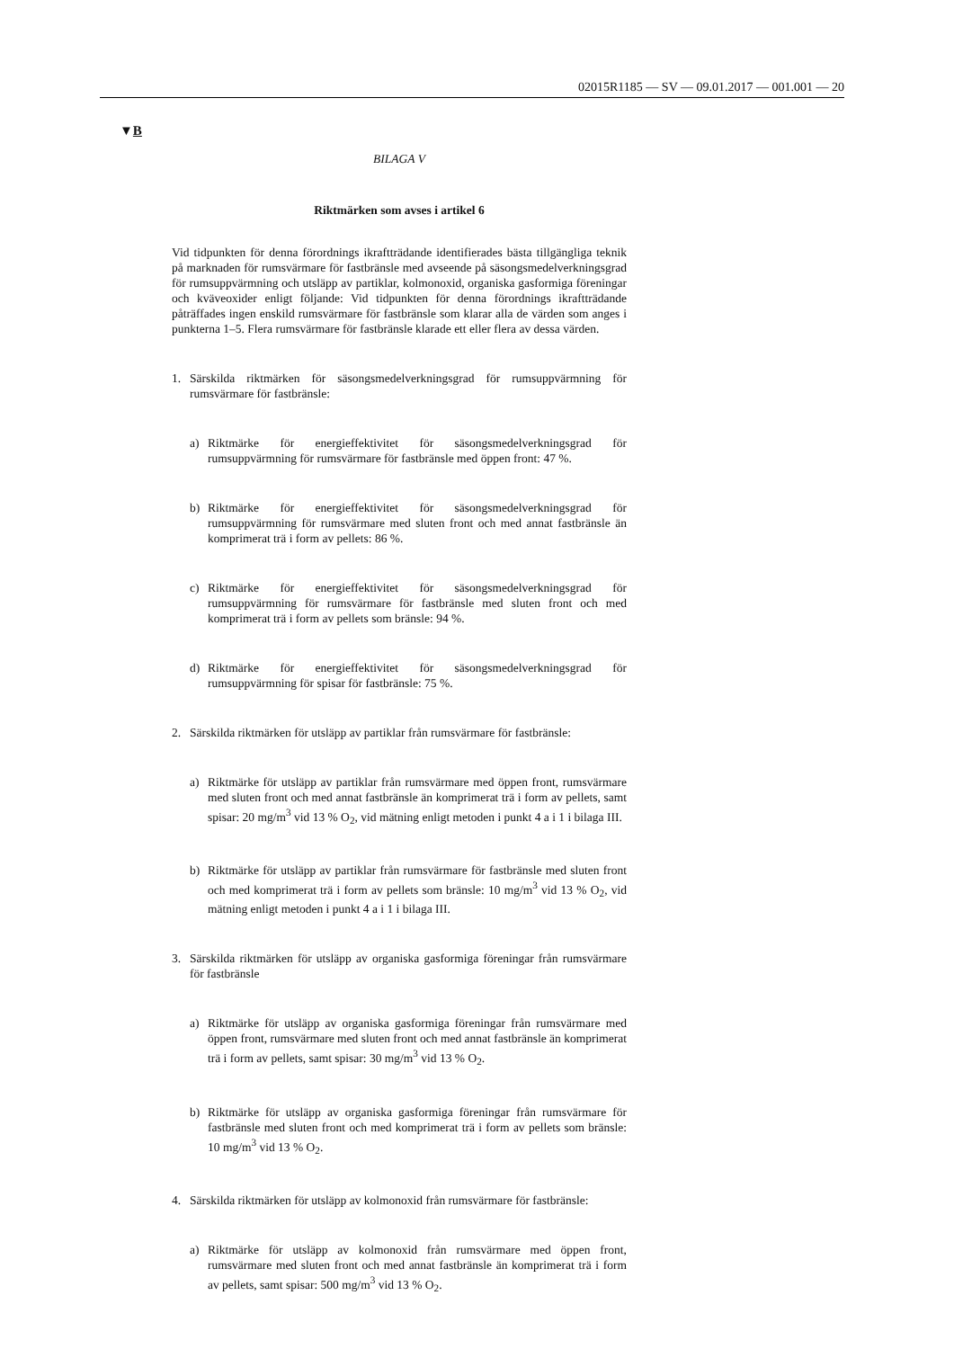02015R1185 — SV — 09.01.2017 — 001.001 — 20
▼B
BILAGA V
Riktmärken som avses i artikel 6
Vid tidpunkten för denna förordnings ikraftträdande identifierades bästa tillgängliga teknik på marknaden för rumsvärmare för fastbränsle med avseende på säsongsmedelverkningsgrad för rumsuppvärmning och utsläpp av partiklar, kolmonoxid, organiska gasformiga föreningar och kväveoxider enligt följande: Vid tidpunkten för denna förordnings ikraftträdande påträffades ingen enskild rumsvärmare för fastbränsle som klarar alla de värden som anges i punkterna 1–5. Flera rumsvärmare för fastbränsle klarade ett eller flera av dessa värden.
1. Särskilda riktmärken för säsongsmedelverkningsgrad för rumsuppvärmning för rumsvärmare för fastbränsle:
a) Riktmärke för energieffektivitet för säsongsmedelverkningsgrad för rumsuppvärmning för rumsvärmare för fastbränsle med öppen front: 47 %.
b) Riktmärke för energieffektivitet för säsongsmedelverkningsgrad för rumsuppvärmning för rumsvärmare med sluten front och med annat fastbränsle än komprimerat trä i form av pellets: 86 %.
c) Riktmärke för energieffektivitet för säsongsmedelverkningsgrad för rumsuppvärmning för rumsvärmare för fastbränsle med sluten front och med komprimerat trä i form av pellets som bränsle: 94 %.
d) Riktmärke för energieffektivitet för säsongsmedelverkningsgrad för rumsuppvärmning för spisar för fastbränsle: 75 %.
2. Särskilda riktmärken för utsläpp av partiklar från rumsvärmare för fastbränsle:
a) Riktmärke för utsläpp av partiklar från rumsvärmare med öppen front, rumsvärmare med sluten front och med annat fastbränsle än komprimerat trä i form av pellets, samt spisar: 20 mg/m<sup>3</sup> vid 13 % O<sub>2</sub>, vid mätning enligt metoden i punkt 4 a i 1 i bilaga III.
b) Riktmärke för utsläpp av partiklar från rumsvärmare för fastbränsle med sluten front och med komprimerat trä i form av pellets som bränsle: 10 mg/m<sup>3</sup> vid 13 % O<sub>2</sub>, vid mätning enligt metoden i punkt 4 a i 1 i bilaga III.
3. Särskilda riktmärken för utsläpp av organiska gasformiga föreningar från rumsvärmare för fastbränsle
a) Riktmärke för utsläpp av organiska gasformiga föreningar från rumsvärmare med öppen front, rumsvärmare med sluten front och med annat fastbränsle än komprimerat trä i form av pellets, samt spisar: 30 mg/m<sup>3</sup> vid 13 % O<sub>2</sub>.
b) Riktmärke för utsläpp av organiska gasformiga föreningar från rumsvärmare för fastbränsle med sluten front och med komprimerat trä i form av pellets som bränsle: 10 mg/m<sup>3</sup> vid 13 % O<sub>2</sub>.
4. Särskilda riktmärken för utsläpp av kolmonoxid från rumsvärmare för fastbränsle:
a) Riktmärke för utsläpp av kolmonoxid från rumsvärmare med öppen front, rumsvärmare med sluten front och med annat fastbränsle än komprimerat trä i form av pellets, samt spisar: 500 mg/m<sup>3</sup> vid 13 % O<sub>2</sub>.